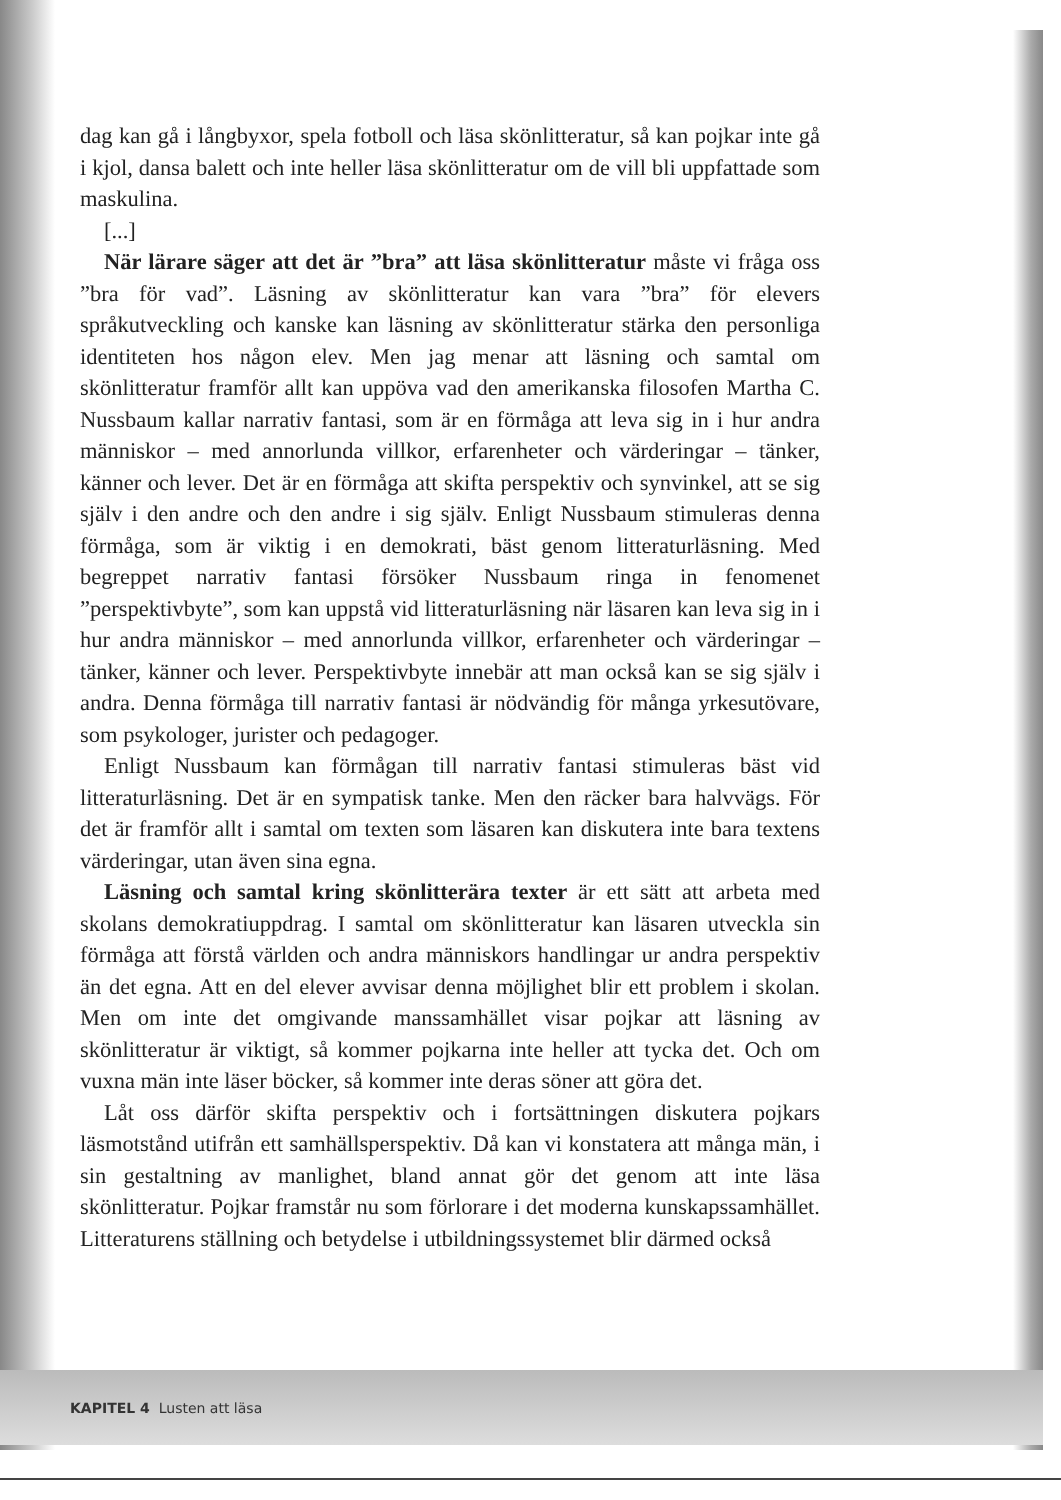dag kan gå i långbyxor, spela fotboll och läsa skönlitteratur, så kan pojkar inte gå i kjol, dansa balett och inte heller läsa skönlitteratur om de vill bli uppfattade som maskulina.
[...]
När lärare säger att det är ”bra” att läsa skönlitteratur måste vi fråga oss ”bra för vad”. Läsning av skönlitteratur kan vara ”bra” för elevers språkutveckling och kanske kan läsning av skönlitteratur stärka den personliga identiteten hos någon elev. Men jag menar att läsning och samtal om skönlitteratur framför allt kan uppöva vad den amerikanska filosofen Martha C. Nussbaum kallar narrativ fantasi, som är en förmåga att leva sig in i hur andra människor – med annorlunda villkor, erfarenheter och värderingar – tänker, känner och lever. Det är en förmåga att skifta perspektiv och synvinkel, att se sig själv i den andre och den andre i sig själv. Enligt Nussbaum stimuleras denna förmåga, som är viktig i en demokrati, bäst genom litteraturläsning. Med begreppet narrativ fantasi försöker Nussbaum ringa in fenomenet ”perspektivbyte”, som kan uppstå vid litteraturläsning när läsaren kan leva sig in i hur andra människor – med annorlunda villkor, erfarenheter och värderingar – tänker, känner och lever. Perspektivbyte innebär att man också kan se sig själv i andra. Denna förmåga till narrativ fantasi är nödvändig för många yrkesutövare, som psykologer, jurister och pedagoger.
Enligt Nussbaum kan förmågan till narrativ fantasi stimuleras bäst vid litteraturläsning. Det är en sympatisk tanke. Men den räcker bara halvvägs. För det är framför allt i samtal om texten som läsaren kan diskutera inte bara textens värderingar, utan även sina egna.
Läsning och samtal kring skönlitterära texter är ett sätt att arbeta med skolans demokratiuppdrag. I samtal om skönlitteratur kan läsaren utveckla sin förmåga att förstå världen och andra människors handlingar ur andra perspektiv än det egna. Att en del elever avvisar denna möjlighet blir ett problem i skolan. Men om inte det omgivande manssamhället visar pojkar att läsning av skönlitteratur är viktigt, så kommer pojkarna inte heller att tycka det. Och om vuxna män inte läser böcker, så kommer inte deras söner att göra det.
Låt oss därför skifta perspektiv och i fortsättningen diskutera pojkars läsmotstånd utifrån ett samhällsperspektiv. Då kan vi konstatera att många män, i sin gestaltning av manlighet, bland annat gör det genom att inte läsa skönlitteratur. Pojkar framstår nu som förlorare i det moderna kunskapssamhället. Litteraturens ställning och betydelse i utbildningssystemet blir därmed också
KAPITEL 4 Lusten att läsa